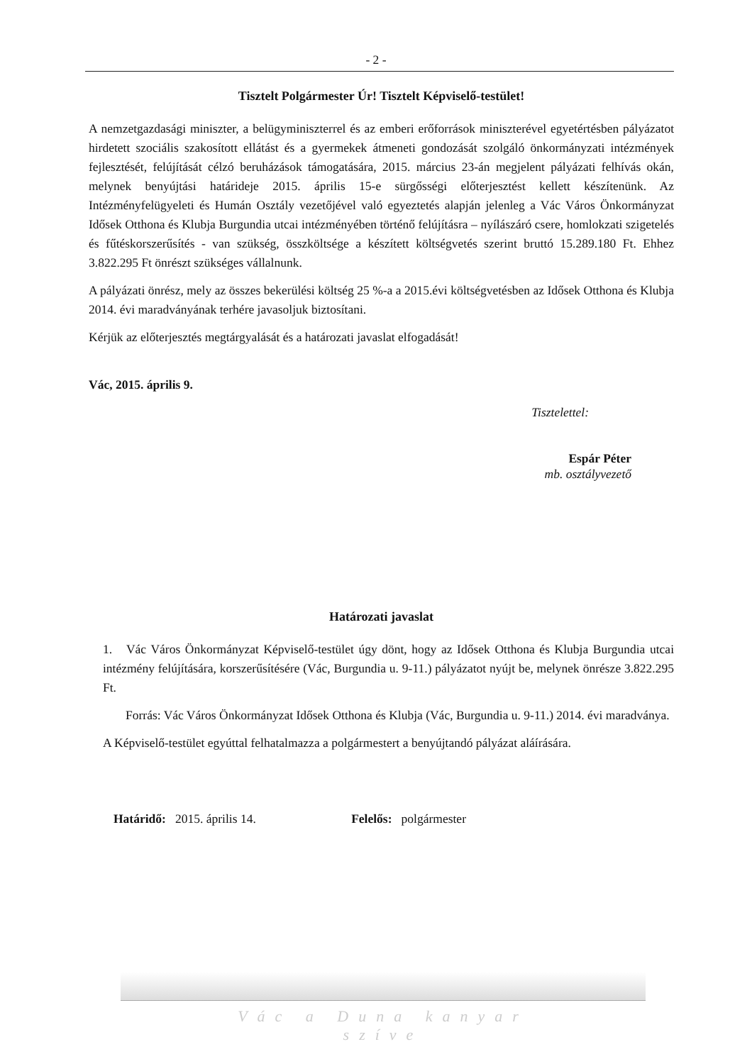- 2 -
Tisztelt Polgármester Úr! Tisztelt Képviselő-testület!
A nemzetgazdasági miniszter, a belügyminiszterrel és az emberi erőforrások miniszterével egyetértésben pályázatot hirdetett szociális szakosított ellátást és a gyermekek átmeneti gondozását szolgáló önkormányzati intézmények fejlesztését, felújítását célzó beruházások támogatására, 2015. március 23-án megjelent pályázati felhívás okán, melynek benyújtási határideje 2015. április 15-e sürgősségi előterjesztést kellett készítenünk. Az Intézményfelügyeleti és Humán Osztály vezetőjével való egyeztetés alapján jelenleg a Vác Város Önkormányzat Idősek Otthona és Klubja Burgundia utcai intézményében történő felújításra – nyílászáró csere, homlokzati szigetelés és fűtéskorszerűsítés - van szükség, összköltsége a készített költségvetés szerint bruttó 15.289.180 Ft. Ehhez 3.822.295 Ft önrészt szükséges vállalnunk.
A pályázati önrész, mely az összes bekerülési költség 25 %-a a 2015.évi költségvetésben az Idősek Otthona és Klubja 2014. évi maradványának terhére javasoljuk biztosítani.
Kérjük az előterjesztés megtárgyalását és a határozati javaslat elfogadását!
Vác, 2015. április 9.
Tisztelettel:
Espár Péter
mb. osztályvezető
Határozati javaslat
1. Vác Város Önkormányzat Képviselő-testület úgy dönt, hogy az Idősek Otthona és Klubja Burgundia utcai intézmény felújítására, korszerűsítésére (Vác, Burgundia u. 9-11.) pályázatot nyújt be, melynek önrésze 3.822.295 Ft.
Forrás: Vác Város Önkormányzat Idősek Otthona és Klubja (Vác, Burgundia u. 9-11.) 2014. évi maradványa.
A Képviselő-testület egyúttal felhatalmazza a polgármestert a benyújtandó pályázat aláírására.
Határidő: 2015. április 14. Felelős: polgármester
Vác a Duna kanyar szíve